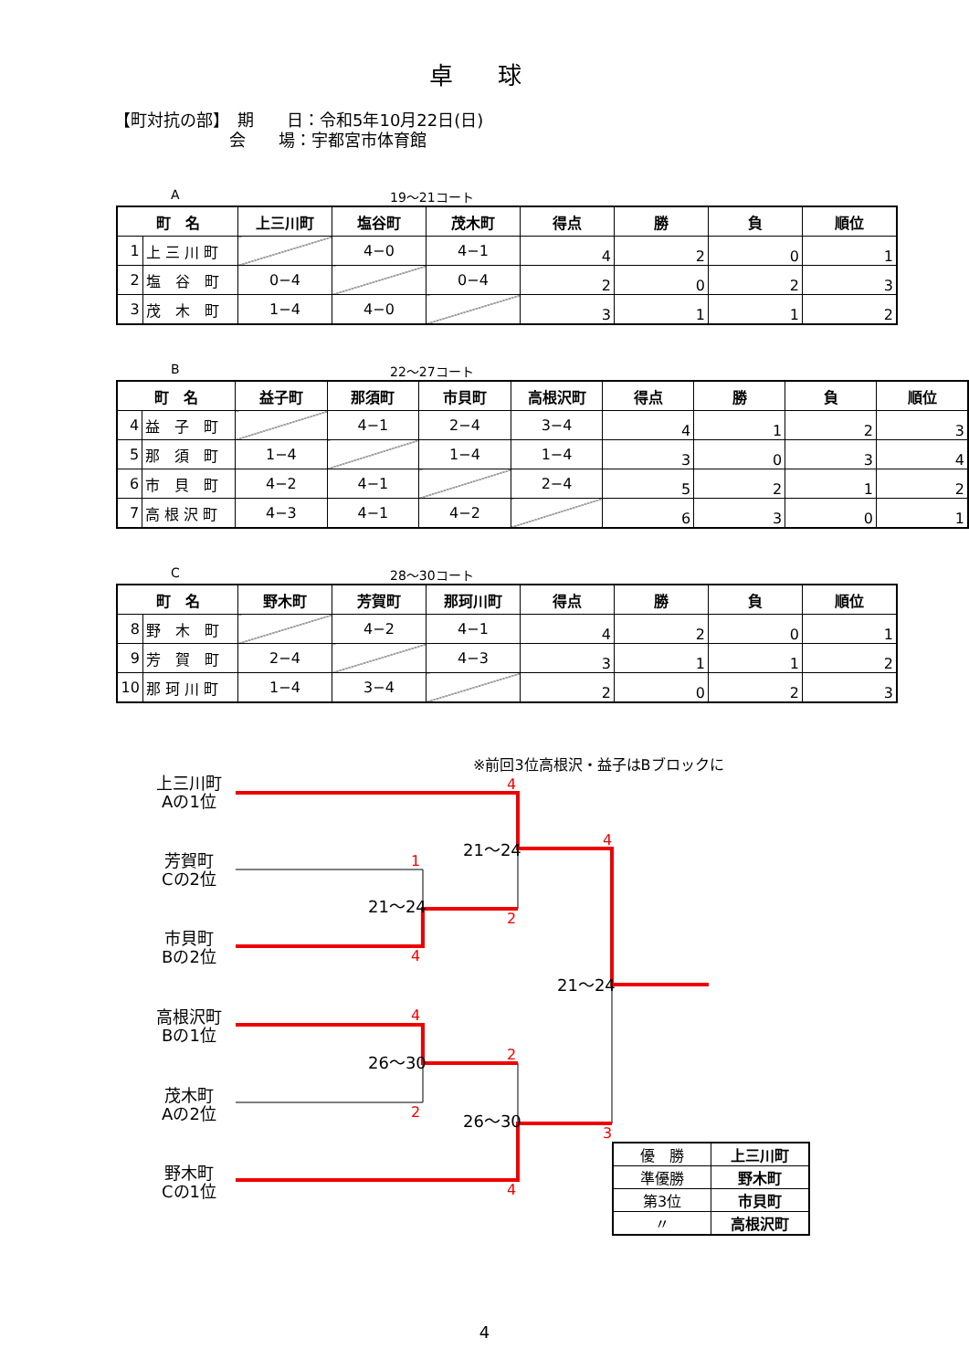卓 球
【町対抗の部】　期　　日：令和5年10月22日(日)
　　　　　　　会　　場：宇都宮市体育館
A 19～21コート
| 町 名 | | 上三川町 | 塩谷町 | 茂木町 | 得点 | 勝 | 負 | 順位 |
| --- | --- | --- | --- | --- | --- | --- | --- | --- |
| 1 | 上 三 川 町 | | 4−0 | 4−1 | 4 | 2 | 0 | 1 |
| 2 | 塩 谷 町 | 0−4 | | 0−4 | 2 | 0 | 2 | 3 |
| 3 | 茂 木 町 | 1−4 | 4−0 | | 3 | 1 | 1 | 2 |
B 22～27コート
| 町 名 | | 益子町 | 那須町 | 市貝町 | 高根沢町 | 得点 | 勝 | 負 | 順位 |
| --- | --- | --- | --- | --- | --- | --- | --- | --- | --- |
| 4 | 益 子 町 | | 4−1 | 2−4 | 3−4 | 4 | 1 | 2 | 3 |
| 5 | 那 須 町 | 1−4 | | 1−4 | 1−4 | 3 | 0 | 3 | 4 |
| 6 | 市 貝 町 | 4−2 | 4−1 | | 2−4 | 5 | 2 | 1 | 2 |
| 7 | 高 根 沢 町 | 4−3 | 4−1 | 4−2 | | 6 | 3 | 0 | 1 |
C 28～30コート
| 町 名 | | 野木町 | 芳賀町 | 那珂川町 | 得点 | 勝 | 負 | 順位 |
| --- | --- | --- | --- | --- | --- | --- | --- | --- |
| 8 | 野 木 町 | | 4−2 | 4−1 | 4 | 2 | 0 | 1 |
| 9 | 芳 賀 町 | 2−4 | | 4−3 | 3 | 1 | 1 | 2 |
| 10 | 那 珂 川 町 | 1−4 | 3−4 | | 2 | 0 | 2 | 3 |
※前回3位高根沢・益子はBブロックに
上三川町
Aの1位
芳賀町
Cの2位
市貝町
Bの2位
高根沢町
Bの1位
茂木町
Aの2位
野木町
Cの1位
4
1
2
4
4
4
2
2
3
4
21～24
21～24
21～24
26～30
26～30
| 優 勝 | 上三川町 |
| 準優勝 | 野木町 |
| 第3位 | 市貝町 |
| 〃 | 高根沢町 |
4